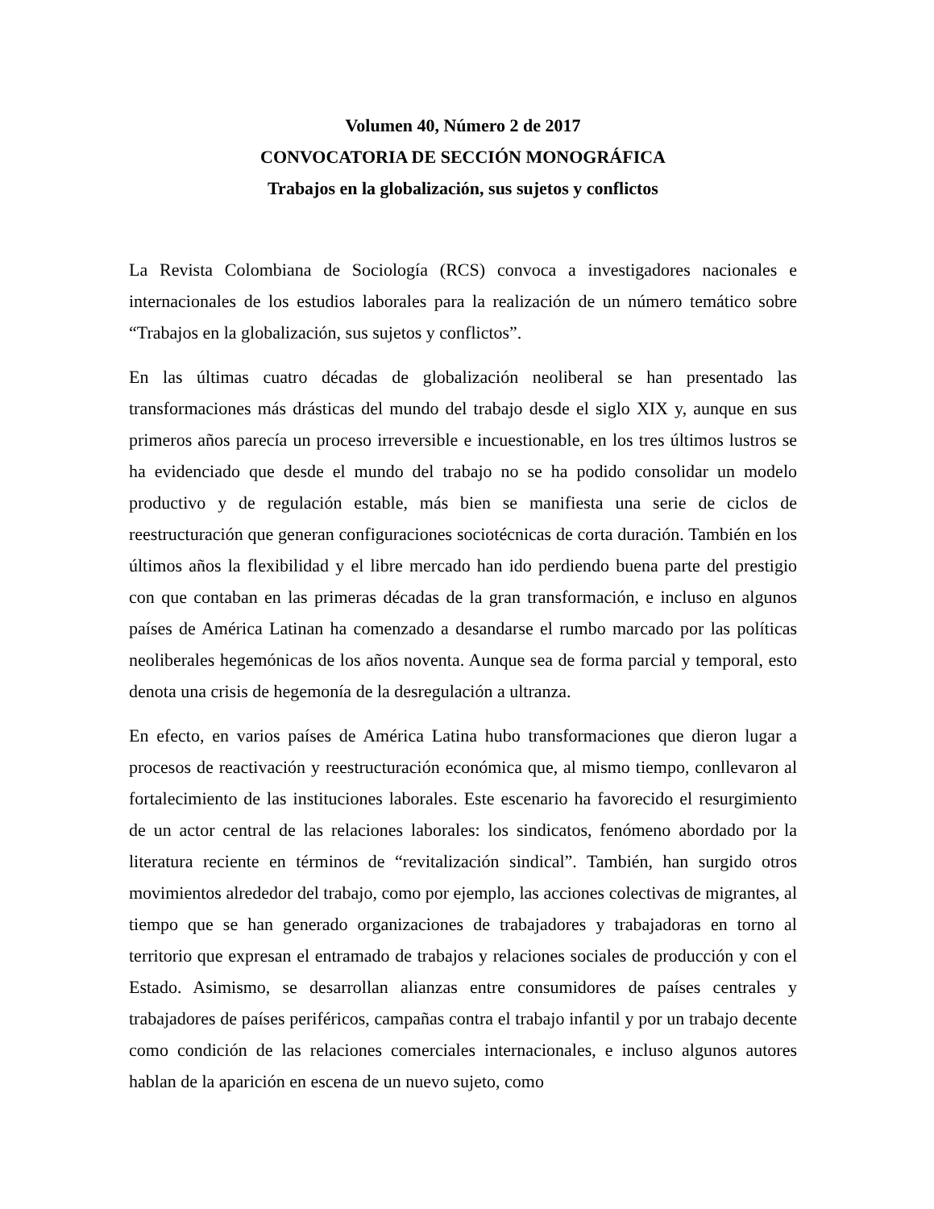Volumen 40, Número 2 de 2017
CONVOCATORIA DE SECCIÓN MONOGRÁFICA
Trabajos en la globalización, sus sujetos y conflictos
La Revista Colombiana de Sociología (RCS) convoca a investigadores nacionales e internacionales de los estudios laborales para la realización de un número temático sobre “Trabajos en la globalización, sus sujetos y conflictos”.
En las últimas cuatro décadas de globalización neoliberal se han presentado las transformaciones más drásticas del mundo del trabajo desde el siglo XIX y, aunque en sus primeros años parecía un proceso irreversible e incuestionable, en los tres últimos lustros se ha evidenciado que desde el mundo del trabajo no se ha podido consolidar un modelo productivo y de regulación estable, más bien se manifiesta una serie de ciclos de reestructuración que generan configuraciones sociotécnicas de corta duración. También en los últimos años la flexibilidad y el libre mercado han ido perdiendo buena parte del prestigio con que contaban en las primeras décadas de la gran transformación, e incluso en algunos países de América Latinan ha comenzado a desandarse el rumbo marcado por las políticas neoliberales hegemónicas de los años noventa. Aunque sea de forma parcial y temporal, esto denota una crisis de hegemonía de la desregulación a ultranza.
En efecto, en varios países de América Latina hubo transformaciones que dieron lugar a procesos de reactivación y reestructuración económica que, al mismo tiempo, conllevaron al fortalecimiento de las instituciones laborales. Este escenario ha favorecido el resurgimiento de un actor central de las relaciones laborales: los sindicatos, fenómeno abordado por la literatura reciente en términos de “revitalización sindical”. También, han surgido otros movimientos alrededor del trabajo, como por ejemplo, las acciones colectivas de migrantes, al tiempo que se han generado organizaciones de trabajadores y trabajadoras en torno al territorio que expresan el entramado de trabajos y relaciones sociales de producción y con el Estado. Asimismo, se desarrollan alianzas entre consumidores de países centrales y trabajadores de países periféricos, campañas contra el trabajo infantil y por un trabajo decente como condición de las relaciones comerciales internacionales, e incluso algunos autores hablan de la aparición en escena de un nuevo sujeto, como